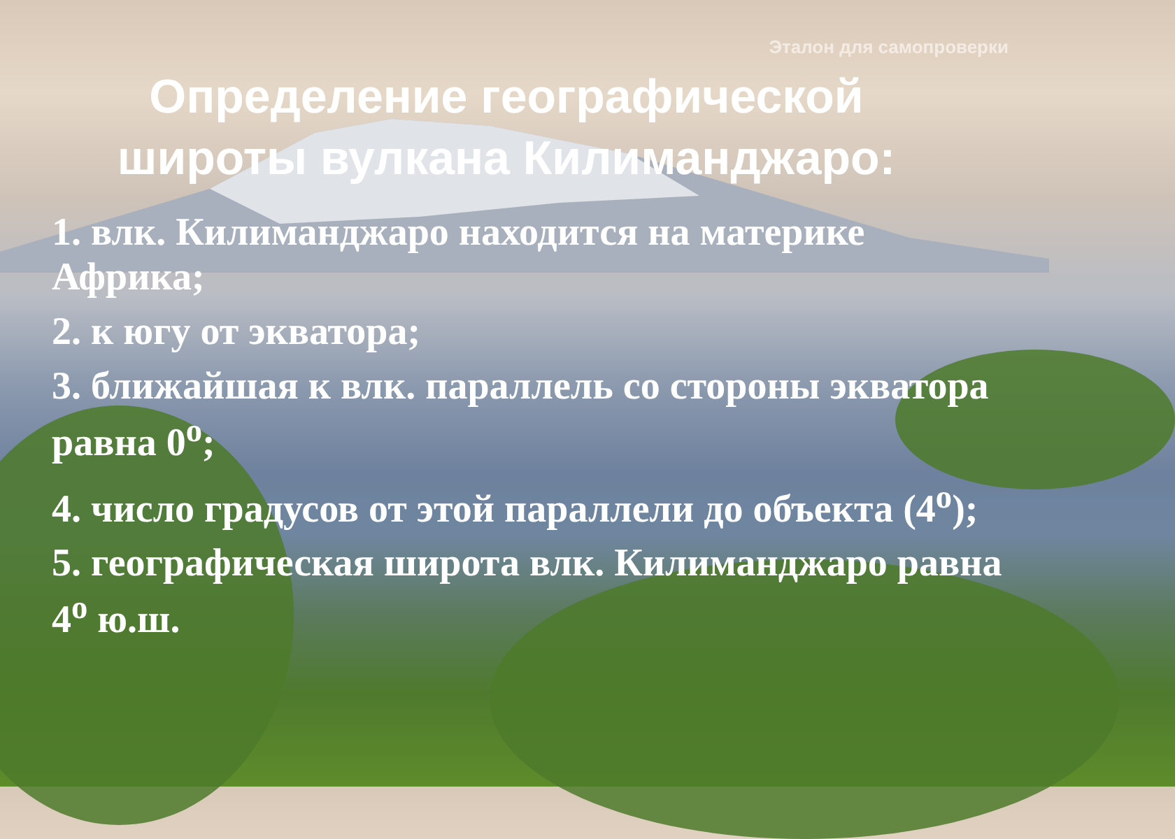Эталон для самопроверки
Определение географической широты вулкана Килиманджаро:
1. влк. Килиманджаро находится на материке Африка;
2. к югу от экватора;
3. ближайшая к влк. параллель со стороны экватора равна 0<sup>о</sup>;
4. число градусов от этой параллели до объекта (4<sup>о</sup>);
5. географическая широта влк. Килиманджаро равна 4<sup>о</sup> ю.ш.